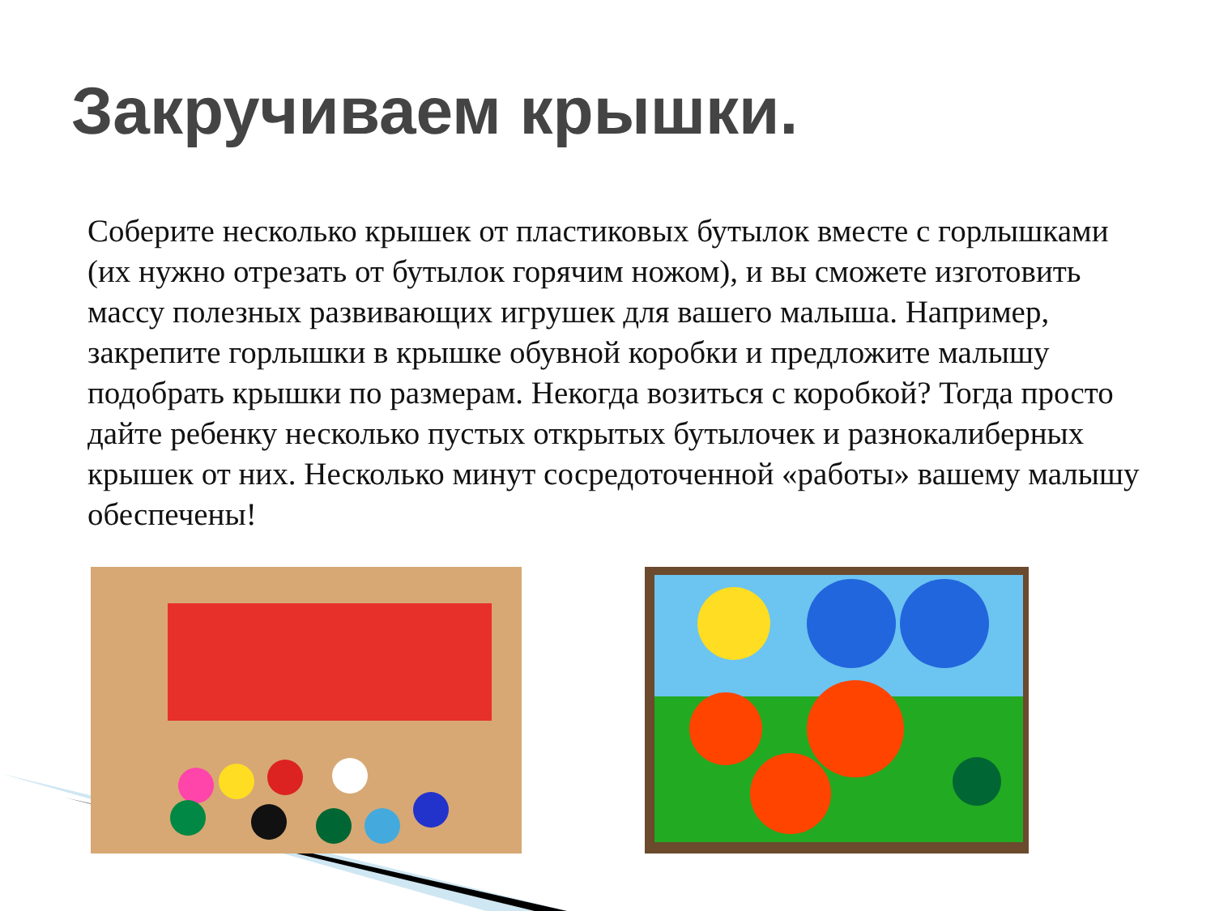Закручиваем крышки.
Соберите несколько крышек от пластиковых бутылок вместе с горлышками (их нужно отрезать от бутылок горячим ножом), и вы сможете изготовить массу полезных развивающих игрушек для вашего малыша. Например, закрепите горлышки в крышке обувной коробки и предложите малышу подобрать крышки по размерам. Некогда возиться с коробкой? Тогда просто дайте ребенку несколько пустых открытых бутылочек и разнокалиберных крышек от них. Несколько минут сосредоточенной «работы» вашему малышу обеспечены!